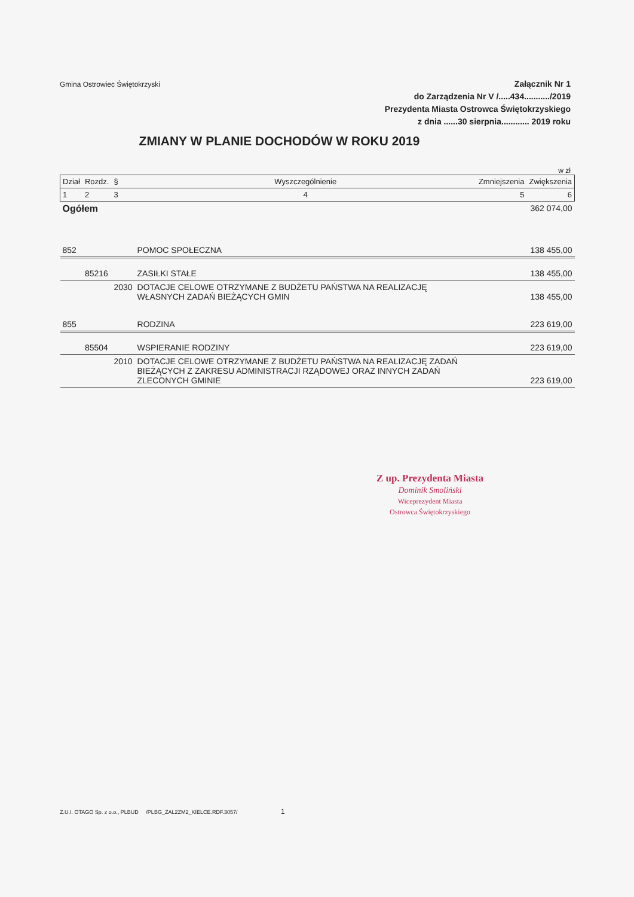Gmina Ostrowiec Świętokrzyski
Załącznik Nr 1
do Zarządzenia Nr V /.....434.........../2019
Prezydenta Miasta Ostrowca Świętokrzyskiego
z dnia ......30 sierpnia............ 2019 roku
ZMIANY W PLANIE DOCHODÓW W ROKU 2019
w zł
| Dział | Rozdz. | § | Wyszczególnienie | Zmniejszenia | Zwiększenia |
| 1 | 2 | 3 | 4 | 5 | 6 |
| Ogółem | | | | | 362 074,00 |
| 852 | | | POMOC SPOŁECZNA | | 138 455,00 |
| | 85216 | | ZASIŁKI STAŁE | | 138 455,00 |
| | | 2030 | DOTACJE CELOWE OTRZYMANE Z BUDŻETU PAŃSTWA NA REALIZACJĘ WŁASNYCH ZADAŃ BIEŻĄCYCH GMIN | | 138 455,00 |
| 855 | | | RODZINA | | 223 619,00 |
| | 85504 | | WSPIERANIE RODZINY | | 223 619,00 |
| | | 2010 | DOTACJE CELOWE OTRZYMANE Z BUDŻETU PAŃSTWA NA REALIZACJĘ ZADAŃ BIEŻĄCYCH Z ZAKRESU ADMINISTRACJI RZĄDOWEJ ORAZ INNYCH ZADAŃ ZLECONYCH GMINIE | | 223 619,00 |
Z up. Prezydenta Miasta
Dominik Smoliński
Wiceprezydent Miasta
Ostrowca Świętokrzyskiego
Z.U.I. OTAGO Sp. z o.o., PLBUD /PLBG_ZAL2ZM2_KIELCE.RDF.3057/ 1